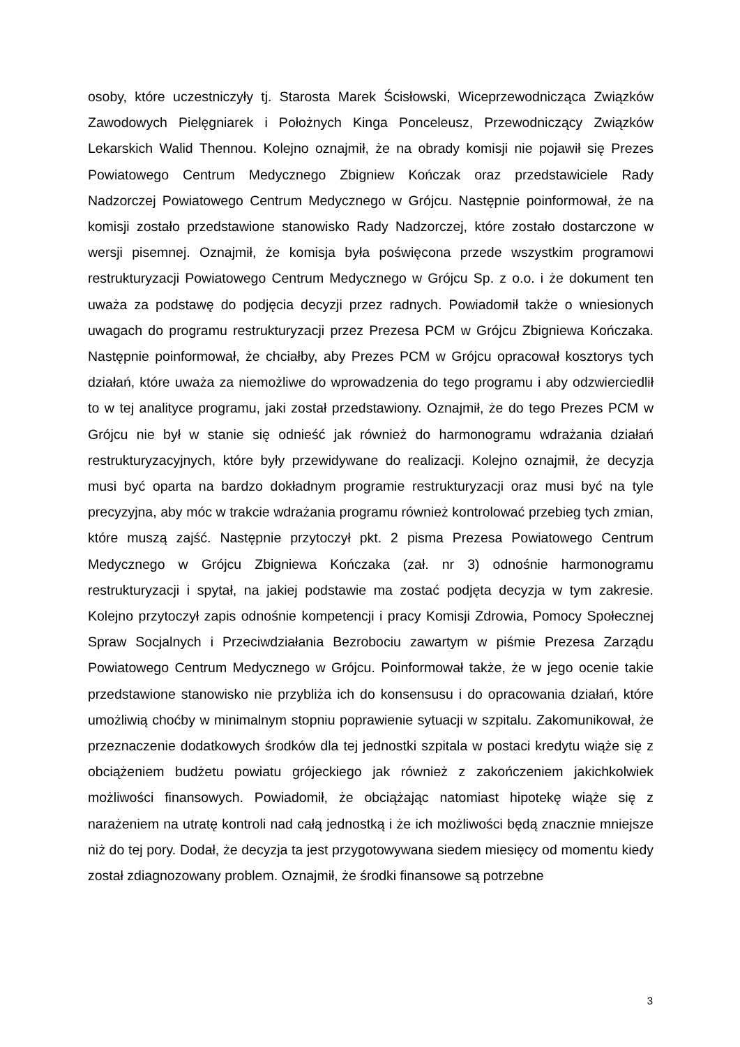osoby, które uczestniczyły tj. Starosta Marek Ścisłowski, Wiceprzewodnicząca Związków Zawodowych Pielęgniarek i Położnych Kinga Ponceleusz, Przewodniczący Związków Lekarskich Walid Thennou. Kolejno oznajmił, że na obrady komisji nie pojawił się Prezes Powiatowego Centrum Medycznego Zbigniew Kończak oraz przedstawiciele Rady Nadzorczej Powiatowego Centrum Medycznego w Grójcu. Następnie poinformował, że na komisji zostało przedstawione stanowisko Rady Nadzorczej, które zostało dostarczone w wersji pisemnej. Oznajmił, że komisja była poświęcona przede wszystkim programowi restrukturyzacji Powiatowego Centrum Medycznego w Grójcu Sp. z o.o. i że dokument ten uważa za podstawę do podjęcia decyzji przez radnych. Powiadomił także o wniesionych uwagach do programu restrukturyzacji przez Prezesa PCM w Grójcu Zbigniewa Kończaka. Następnie poinformował, że chciałby, aby Prezes PCM w Grójcu opracował kosztorys tych działań, które uważa za niemożliwe do wprowadzenia do tego programu i aby odzwierciedlił to w tej analityce programu, jaki został przedstawiony. Oznajmił, że do tego Prezes PCM w Grójcu nie był w stanie się odnieść jak również do harmonogramu wdrażania działań restrukturyzacyjnych, które były przewidywane do realizacji. Kolejno oznajmił, że decyzja musi być oparta na bardzo dokładnym programie restrukturyzacji oraz musi być na tyle precyzyjna, aby móc w trakcie wdrażania programu również kontrolować przebieg tych zmian, które muszą zajść. Następnie przytoczył pkt. 2 pisma Prezesa Powiatowego Centrum Medycznego w Grójcu Zbigniewa Kończaka (zał. nr 3) odnośnie harmonogramu restrukturyzacji i spytał, na jakiej podstawie ma zostać podjęta decyzja w tym zakresie. Kolejno przytoczył zapis odnośnie kompetencji i pracy Komisji Zdrowia, Pomocy Społecznej Spraw Socjalnych i Przeciwdziałania Bezrobociu zawartym w piśmie Prezesa Zarządu Powiatowego Centrum Medycznego w Grójcu. Poinformował także, że w jego ocenie takie przedstawione stanowisko nie przybliża ich do konsensusu i do opracowania działań, które umożliwią choćby w minimalnym stopniu poprawienie sytuacji w szpitalu. Zakomunikował, że przeznaczenie dodatkowych środków dla tej jednostki szpitala w postaci kredytu wiąże się z obciążeniem budżetu powiatu grójeckiego jak również z zakończeniem jakichkolwiek możliwości finansowych. Powiadomił, że obciążając natomiast hipotekę wiąże się z narażeniem na utratę kontroli nad całą jednostką i że ich możliwości będą znacznie mniejsze niż do tej pory. Dodał, że decyzja ta jest przygotowywana siedem miesięcy od momentu kiedy został zdiagnozowany problem. Oznajmił, że środki finansowe są potrzebne
3